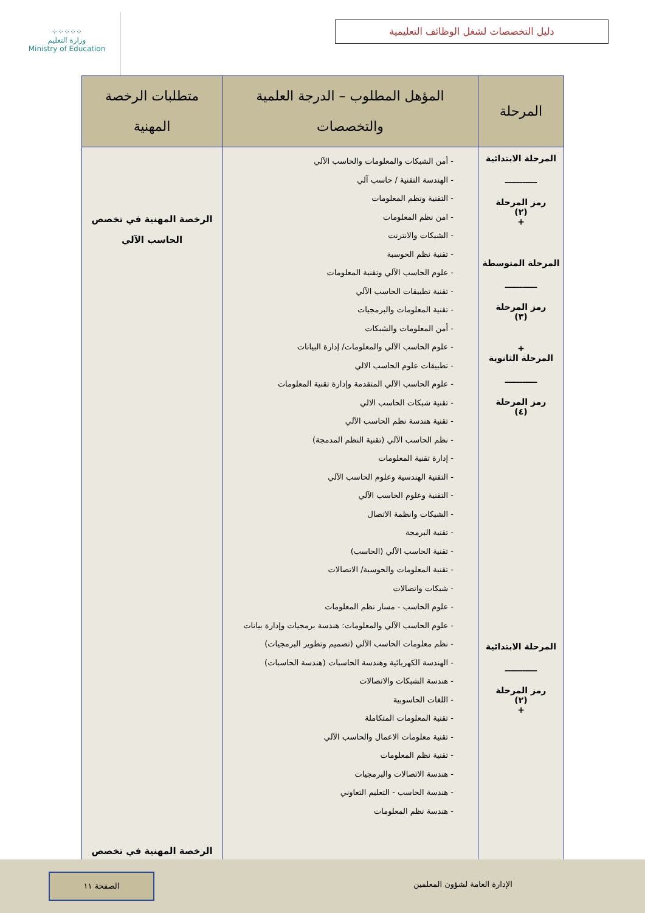⁘⁘⁘⁘⁘
وزارة التعليم
Ministry of Education
دليل التخصصات لشغل الوظائف التعليمية
| المرحلة | المؤهل المطلوب – الدرجة العلمية والتخصصات | متطلبات الرخصة المهنية |
| --- | --- | --- |
| المرحلة الابتدائية ـــــــــــ رمز المرحلة (٢) + المرحلة المتوسطة ـــــــــــ رمز المرحلة (٣) + المرحلة الثانوية ـــــــــــ رمز المرحلة (٤) المرحلة الابتدائية ـــــــــــ رمز المرحلة (٢) + | - أمن الشبكات والمعلومات والحاسب الآلي - الهندسة التقنية / حاسب آلي - التقنية ونظم المعلومات - امن نظم المعلومات - الشبكات والانترنت - تقنية نظم الحوسبة - علوم الحاسب الآلي وتقنية المعلومات - تقنية تطبيقات الحاسب الآلي - تقنية المعلومات والبرمجيات - أمن المعلومات والشبكات - علوم الحاسب الآلي والمعلومات/ إدارة البيانات - تطبيقات علوم الحاسب الالي - علوم الحاسب الآلي المتقدمة وإدارة تقنية المعلومات - تقنية شبكات الحاسب الالي - تقنية هندسة نظم الحاسب الآلي - نظم الحاسب الآلي (تقنية النظم المدمجة) - إدارة تقنية المعلومات - التقنية الهندسية وعلوم الحاسب الآلي - التقنية وعلوم الحاسب الآلي - الشبكات وانظمة الاتصال - تقنية البرمجة - تقنية الحاسب الآلي (الحاسب) - تقنية المعلومات والحوسبة/ الاتصالات - شبكات واتصالات - علوم الحاسب - مسار نظم المعلومات - علوم الحاسب الآلي والمعلومات: هندسة برمجيات وإدارة بيانات - نظم معلومات الحاسب الآلي (تصميم وتطوير البرمجيات) - الهندسة الكهربائية وهندسة الحاسبات (هندسة الحاسبات) - هندسة الشبكات والاتصالات - اللغات الحاسوبية - تقنية المعلومات المتكاملة - تقنية معلومات الاعمال والحاسب الآلي - تقنية نظم المعلومات - هندسة الاتصالات والبرمجيات - هندسة الحاسب - التعليم التعاوني - هندسة نظم المعلومات | الرخصة المهنية في تخصص الحاسب الآلي الرخصة المهنية في تخصص |
الصفحة ١١
الإدارة العامة لشؤون المعلمين